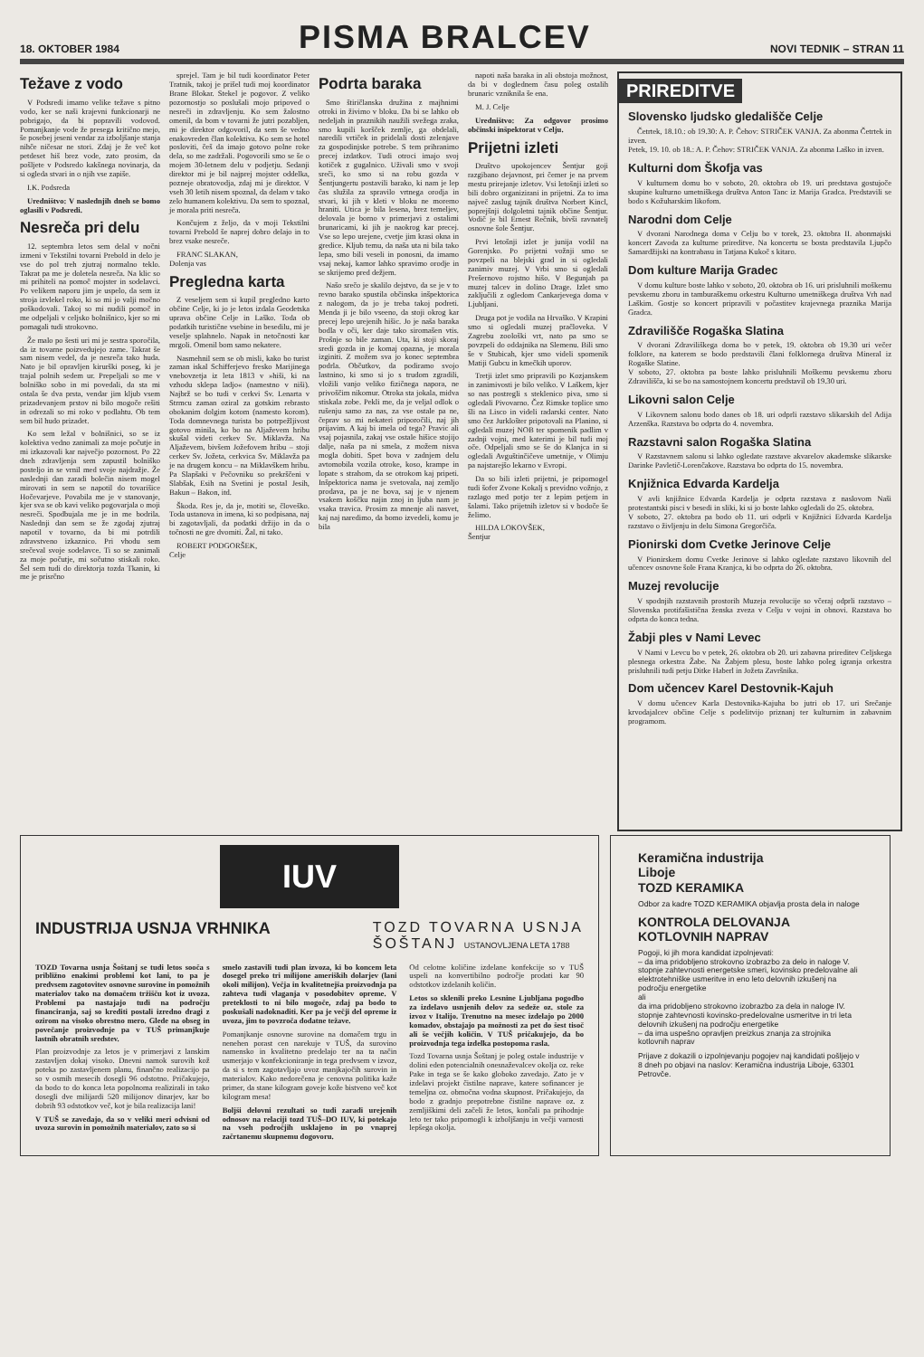18. OKTOBER 1984
PISMA BRALCEV
NOVI TEDNIK – STRAN 11
Težave z vodo
V Podsredi imamo velike težave s pitno vodo, ker se naši krajevni funkcionarji ne pobrigajo, da bi popravili vodovod. Pomanjkanje vode že presega kritično mejo, še posebej jeseni vendar za izboljšanje stanja nihče ničesar ne stori. Zdaj je že več kot petdeset hiš brez vode, zato prosim, da pošljete v Podsredo kakšnega novinarja, da si ogleda stvari in o njih vse zapiše.
I.K. Podsreda
Uredništvo: V naslednjih dneh se bomo oglasili v Podsredi.
Nesreča pri delu
12. septembra letos sem delal v nočni izmeni v Tekstilni tovarni Prebold in delo je vse do pol treh zjutraj normalno teklo. Takrat pa me je doletela nesreča. Na klic so mi prihiteli na pomoč mojster in sodelavci. Po velikem naporu jim je uspelo, da sem iz stroja izvlekel roko, ki so mi jo valji močno poškodovali. Takoj so mi nudili pomoč in me odpeljali v celjsko bolnišnico, kjer so mi pomagali tudi strokovno.
Že malo po šesti uri mi je sestra sporočila, da iz tovarne poizvedujejo zame. Takrat še sam nisem vedel, da je nesreča tako huda. Nato je bil opravljen kirurški poseg, ki je trajal polnih sedem ur. Prepeljali so me v bolniško sobo in mi povedali, da sta mi ostala še dva prsta, vendar jim kljub vsem prizadevanjem prstov ni bilo mogoče rešiti in odrezali so mi roko v podlahtu. Ob tem sem bil hudo prizadet.
Ko sem ležal v bolnišnici, so se iz kolektiva vedno zanimali za moje počutje in mi izkazovali kar največjo pozornost. Po 22 dneh zdravljenja sem zapustil bolniško posteljo in se vrnil med svoje najdražje. Že naslednji dan zaradi bolečin nisem mogel mirovati in sem se napotil do tovarišice Hočevarjeve. Povabila me je v stanovanje, kjer sva se ob kavi veliko pogovarjala o moji nesreči. Spodbujala me je in me bodrila. Naslednji dan sem se že zgodaj zjutraj napotil v tovarno, da bi mi potrdili zdravstveno izkaznico. Pri vhodu sem srečeval svoje sodelavce. Ti so se zanimali za moje počutje, mi sočutno stiskali roko. Šel sem tudi do direktorja tozda Tkanin, ki me je prisrčno
sprejel. Tam je bil tudi koordinator Peter Tratnik, takoj je prišel tudi moj koordinator Brane Blokar. Stekel je pogovor. Z veliko pozornostjo so poslušali mojo pripoved o nesreči in zdravljenju. Ko sem žalostno omenil, da bom v tovarni že jutri pozabljen, mi je direktor odgovoril, da sem še vedno enakovreden član kolektiva. Ko sem se hotel posloviti, češ da imajo gotovo polne roke dela, so me zadržali. Pogovorili smo se še o mojem 30-letnem delu v podjetju. Sedanji direktor mi je bil najprej mojster oddelka, pozneje obratovodja, zdaj mi je direktor. V vseh 30 letih nisem spoznal, da delam v tako zelo humanem kolektivu. Da sem to spoznal, je morala priti nesreča.
Končujem z željo, da v moji Tekstilni tovarni Prebold še naprej dobro delajo in to brez vsake nesreče.
FRANC SLAKAN,
Dolenja vas
Pregledna karta
Z veseljem sem si kupil pregledno karto občine Celje, ki jo je letos izdala Geodetska uprava občine Celje in Laško. Toda ob podatkih turistične vsebine in besedilu, mi je veselje splahnelo. Napak in netočnosti kar mrgoli. Omenil bom samo nekatere.
Nasmehnil sem se ob misli, kako bo turist zaman iskal Schifferjevo fresko Marijinega vnebovzetja iz leta 1813 v »hiši, ki na vzhodu sklepa ladjo« (namestno v niši). Najbrž se bo tudi v cerkvi Sv. Lenarta v Strmcu zaman oziral za gotskim rebrasto obokanim dolgim kotom (namesto korom). Toda domnevnega turista bo potrpežljivost gotovo minila, ko bo na Aljaževem hribu skušal videti cerkev Sv. Miklavža. Na Aljaževem, bivšem Jožefovem hribu – stoji cerkev Sv. Jožeta, cerkvica Sv. Miklavža pa je na drugem koncu – na Miklavškem hribu. Pa Slapšaki v Pečovniku so prekrščeni v Slabšak, Esih na Svetini je postal Jesih, Bakun – Bakon, itd.
Škoda. Res je, da je, motiti se, človeško. Toda ustanova in imena, ki so podpisana, naj bi zagotavljali, da podatki držijo in da o točnosti ne gre dvomiti. Žal, ni tako.
ROBERT PODGORŠEK,
Celje
Podrta baraka
Smo štiričlanska družina z majhnimi otroki in živimo v bloku. Da bi se lahko ob nedeljah in praznikih naužili svežega zraka, smo kupili koršček zemlje, ga obdelali, naredili vrtiček in pridelali dosti zelenjave za gospodinjske potrebe. S tem prihranimo precej izdatkov. Tudi otroci imajo svoj kotiček z gugalnico. Uživali smo v svoji sreči, ko smo si na robu gozda v Šentjungertu postavili barako, ki nam je lep čas služila za spravilo vrtnega orodja in stvari, ki jih v kleti v bloku ne moremo hraniti. Utica je bila lesena, brez temeljev, delovala je borno v primerjavi z ostalimi brunaricami, ki jih je naokrog kar precej. Vse so lepo urejene, cvetje jim krasi okna in gredice. Kljub temu, da naša uta ni bila tako lepa, smo bili veseli in ponosni, da imamo vsaj nekaj, kamor lahko spravimo orodje in se skrijemo pred dežjem.
Našo srečo je skalilo dejstvo, da se je v to revno barako spustila občinska inšpektorica z nalogom, da jo je treba takoj podreti. Menda ji je bilo vseeno, da stoji okrog kar precej lepo urejenih hišic. Jo je naša baraka bodla v oči, ker daje tako siromašen vtis. Prošnje so bile zaman. Uta, ki stoji skoraj sredi gozda in je komaj opazna, je morala izginiti. Z možem sva jo konec septembra podrla. Občutkov, da podiramo svojo lastnino, ki smo si jo s trudom zgradili, vložili vanjo veliko fizičnega napora, ne privoščim nikomur. Otroka sta jokala, midva stiskala zobe. Pekli me, da je veljal odlok o rušenju samo za nas, za vse ostale pa ne, čeprav so mi nekateri priporočili, naj jih prijavim. A kaj bi imela od tega? Pravic ali vsaj pojasnila, zakaj vse ostale hišice stojijo dalje, naša pa ni smela, z možem nisva mogla dobiti. Spet bova v zadnjem delu avtomobila vozila otroke, koso, krampe in lopate s strahom, da se otrokom kaj pripeti. Inšpektorica nama je svetovala, naj zemljo prodava, pa je ne bova, saj je v njenem vsakem koščku najin znoj in ljuba nam je vsaka travica. Prosim za mnenje ali nasvet, kaj naj naredimo, da bomo izvedeli, komu je bila
napoti naša baraka in ali obstoja možnost, da bi v doglednem času poleg ostalih brunaric vzniknila še ena.
M. J. Celje
Uredništvo: Za odgovor prosimo občinski inšpektorat v Celju.
Prijetni izleti
Društvo upokojencev Šentjur goji razgibano dejavnost, pri čemer je na prvem mestu prirejanje izletov. Vsi letošnji izleti so bili dobro organizirani in prijetni. Za to ima največ zaslug tajnik društva Norbert Kincl, poprejšnji dolgoletni tajnik občine Šentjur. Vodič je bil Ernest Rečnik, bivši ravnatelj osnovne šole Šentjur.
Prvi letošnji izlet je junija vodil na Gorenjsko. Po prijetni vožnji smo se povzpeli na blejski grad in si ogledali zanimiv muzej. V Vrbi smo si ogledali Prešernovo rojstno hišo. V Begunjah pa muzej talcev in dolino Drage. Izlet smo zaključili z ogledom Cankarjevega doma v Ljubljani.
Druga pot je vodila na Hrvaško. V Krapini smo si ogledali muzej pračloveka. V Zagrebu zoološki vrt, nato pa smo se povzpeli do oddajnika na Slemenu. Bili smo še v Stubicah, kjer smo videli spomenik Matiji Gubcu in kmečkih uporov.
Tretji izlet smo pripravili po Kozjanskem in zanimivosti je bilo veliko. V Laškem, kjer so nas postregli s steklenico piva, smo si ogledali Pivovarno. Čez Rimske toplice smo šli na Lisco in videli radarski center. Nato smo čez Jurklošter pripotovali na Planino, si ogledali muzej NOB ter spomenik padlim v zadnji vojni, med katerimi je bil tudi moj oče. Odpeljali smo se še do Klanjca in si ogledali Avguštinčičeve umetnije, v Olimju pa najstarejšo lekarno v Evropi.
Da so bili izleti prijetni, je pripomogel tudi šofer Zvone Kokalj s previdno vožnjo, z razlago med potjo ter z lepim petjem in šalami. Tako prijetnih izletov si v bodoče še želimo.
HILDA LOKOVŠEK,
Šentjur
PRIREDITVE
Slovensko ljudsko gledališče Celje
Četrtek, 18.10.: ob 19.30: A. P. Čehov: STRIČEK VANJA. Za abonma Četrtek in izven.
Petek, 19. 10. ob 18.: A. P. Čehov: STRIČEK VANJA. Za abonma Laško in izven.
Kulturni dom Škofja vas
V kulturnem domu bo v soboto, 20. oktobra ob 19. uri predstava gostujoče skupine kulturno umetniškega društva Anton Tanc iz Marija Gradca. Predstavili se bodo s Kožuharskim likofom.
Narodni dom Celje
V dvorani Narodnega doma v Celju bo v torek, 23. oktobra II. abonmajski koncert Zavoda za kulturne prireditve. Na koncertu se bosta predstavila Ljupčo Samardžijski na kontrabasu in Tatjana Kukoč s kitaro.
Dom kulture Marija Gradec
V domu kulture boste lahko v soboto, 20. oktobra ob 16. uri prisluhnili moškemu pevskemu zboru in tamburaškemu orkestru Kulturno umetniškega društva Vrh nad Laškim. Gostje so koncert pripravili v počastitev krajevnega praznika Marija Gradca.
Zdravilišče Rogaška Slatina
V dvorani Zdraviliškega doma bo v petek, 19. oktobra ob 19.30 uri večer folklore, na katerem se bodo predstavili člani folklornega društva Mineral iz Rogaške Slatine.
V soboto, 27. oktobra pa boste lahko prisluhnili Moškemu pevskemu zboru Zdravilišča, ki se bo na samostojnem koncertu predstavil ob 19.30 uri.
Likovni salon Celje
V Likovnem salonu bodo danes ob 18. uri odprli razstavo slikarskih del Adija Arzenška. Razstava bo odprta do 4. novembra.
Razstavni salon Rogaška Slatina
V Razstavnem salonu si lahko ogledate razstave akvarelov akademske slikarske Darinke Pavletič-Lorenčakove. Razstava bo odprta do 15. novembra.
Knjižnica Edvarda Kardelja
V avli knjižnice Edvarda Kardelja je odprta razstava z naslovom Naši protestantski pisci v besedi in sliki, ki si jo boste lahko ogledali do 25. oktobra.
V soboto, 27. oktobra pa bodo ob 11. uri odprli v Knjižnici Edvarda Kardelja razstavo o življenju in delu Simona Gregorčiča.
Pionirski dom Cvetke Jerinove Celje
V Pionirskem domu Cvetke Jerinove si lahko ogledate razstavo likovnih del učencev osnovne šole Frana Kranjca, ki bo odprta do 26. oktobra.
Muzej revolucije
V spodnjih razstavnih prostorih Muzeja revolucije so včeraj odprli razstavo – Slovenska protifašistična ženska zveza v Celju v vojni in obnovi. Razstava bo odprta do konca tedna.
Žabji ples v Nami Levec
V Nami v Levcu bo v petek, 26. oktobra ob 20. uri zabavna prireditev Celjskega plesnega orkestra Žabe. Na Žabjem plesu, boste lahko poleg igranja orkestra prisluhnili tudi petju Ditke Haberl in Jožeta Završnika.
Dom učencev Karel Destovnik-Kajuh
V domu učencev Karla Destovnika-Kajuha bo jutri ob 17. uri Srečanje krvodajalcev občine Celje s podelitvijo priznanj ter kulturnim in zabavnim programom.
IUV
INDUSTRIJA USNJA VRHNIKA TOZD TOVARNA USNJA
ŠOŠTANJ USTANOVLJENA LETA 1788
TOZD Tovarna usnja Šoštanj se tudi letos sooča s približno enakimi problemi kot lani, to pa je predvsem zagotovitev osnovne surovine in pomožnih materialov tako na domačem tržišču kot iz uvoza. Problemi pa nastajajo tudi na področju financiranja, saj so krediti postali izredno dragi z ozirom na visoko obrestno mero. Glede na obseg in povečanje proizvodnje pa v TUŠ primanjkuje lastnih obratnih sredstev.
Plan proizvodnje za letos je v primerjavi z lanskim zastavljen dokaj visoko. Dnevni namok surovih kož poteka po zastavljenem planu, finančno realizacijo pa so v osmih mesecih dosegli 96 odstotno. Pričakujejo, da bodo to do konca leta popolnoma realizirali in tako dosegli dve milijardi 520 milijonov dinarjev, kar bo dobrih 93 odstotkov več, kot je bila realizacija lani!
V TUŠ se zavedajo, da so v veliki meri odvisni od uvoza surovin in pomožnih materialov, zato so si
smelo zastavili tudi plan izvoza, ki bo koncem leta dosegel preko tri milijone ameriških dolarjev (lani okoli milijon). Večja in kvalitetnejša proizvodnja pa zahteva tudi vlaganja v posodobitev opreme. V preteklosti to ni bilo mogoče, zdaj pa bodo to poskušali nadoknaditi. Ker pa je večji del opreme iz uvoza, jim to povzroča dodatne težave.
Pomanjkanje osnovne surovine na domačem trgu in nenehen porast cen narekuje v TUŠ, da surovino namensko in kvalitetno predelajo ter na ta način usmerjajo v konfekcioniranje in tega predvsem v izvoz, da si s tem zagotavljajo uvoz manjkajočih surovin in materialov. Kako nedorečena je cenovna politika kaže primer, da stane kilogram goveje kože bistveno več kot kilogram mesa!
Boljši delovni rezultati so tudi zaradi urejenih odnosov na relaciji tozd TUŠ–DO IUV, ki potekajo na vseh področjih usklajeno in po vnaprej začrtanemu skupnemu dogovoru.
Od celotne količine izdelane konfekcije so v TUŠ uspeli na konvertibilno področje prodati kar 90 odstotkov izdelanih količin.
Letos so sklenili preko Lesnine Ljubljana pogodbo za izdelavo usnjenih delov za sedeže oz. stole za izvoz v Italijo. Trenutno na mesec izdelajo po 2000 komadov, obstajajo pa možnosti za pet do šest tisoč ali še večjih količin. V TUŠ pričakujejo, da bo proizvodnja tega izdelka postopoma rasla.
Tozd Tovarna usnja Šoštanj je poleg ostale industrije v dolini eden potencialnih onesnaževalcev okolja oz. reke Pake in tega se še kako globoko zavedajo. Zato je v izdelavi projekt čistilne naprave, katere sofinancer je temeljna oz. območna vodna skupnost. Pričakujejo, da bodo z gradnjo prepotrebne čistilne naprave oz. z zemljiškimi deli začeli že letos, končali pa prihodnje leto ter tako pripomogli k izboljšanju in večji varnosti lepšega okolja.
Keramična industrija
Liboje
TOZD KERAMIKA
Odbor za kadre TOZD KERAMIKA objavlja prosta dela in naloge
KONTROLA DELOVANJA KOTLOVNIH NAPRAV
Pogoji, ki jih mora kandidat izpolnjevati:
– da ima pridobljeno strokovno izobrazbo za delo in naloge V. stopnje zahtevnosti energetske smeri, kovinsko predelovalne ali elektrotehniške usmeritve in eno leto delovnih izkušenj na področju energetike
ali
da ima pridobljeno strokovno izobrazbo za dela in naloge IV. stopnje zahtevnosti kovinsko-predelovalne usmeritve in tri leta delovnih izkušenj na področju energetike
– da ima uspešno opravljen preizkus znanja za strojnika kotlovnih naprav
Prijave z dokazili o izpolnjevanju pogojev naj kandidati pošljejo v 8 dneh po objavi na naslov: Keramična industrija Liboje, 63301 Petrovče.